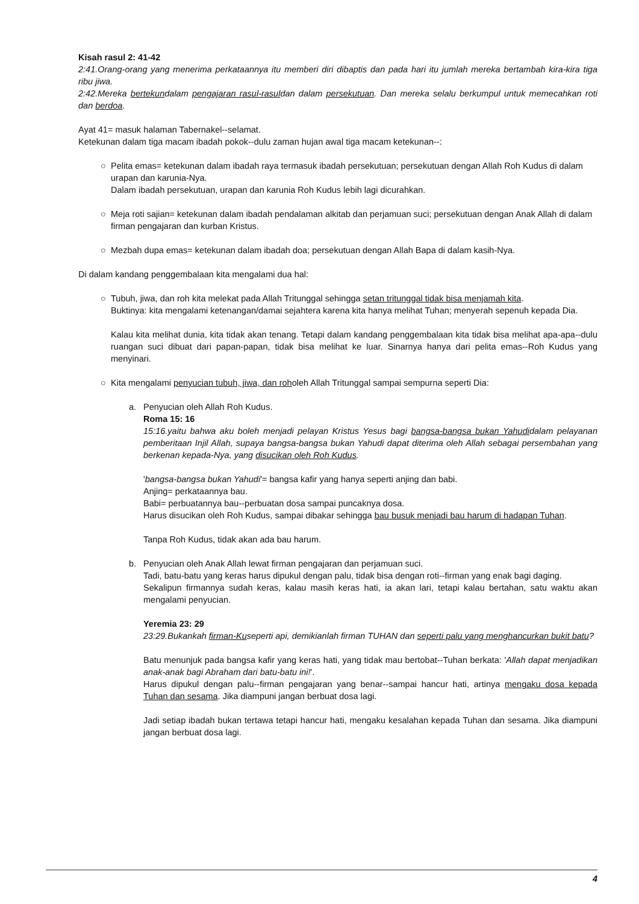Kisah rasul 2: 41-42
2:41.Orang-orang yang menerima perkataannya itu memberi diri dibaptis dan pada hari itu jumlah mereka bertambah kira-kira tiga ribu jiwa.
2:42.Mereka bertekundalam pengajaran rasul-rasuldan dalam persekutuan. Dan mereka selalu berkumpul untuk memecahkan roti dan berdoa.
Ayat 41= masuk halaman Tabernakel--selamat.
Ketekunan dalam tiga macam ibadah pokok--dulu zaman hujan awal tiga macam ketekunan--:
○ Pelita emas= ketekunan dalam ibadah raya termasuk ibadah persekutuan; persekutuan dengan Allah Roh Kudus di dalam urapan dan karunia-Nya.
Dalam ibadah persekutuan, urapan dan karunia Roh Kudus lebih lagi dicurahkan.
○ Meja roti sajian= ketekunan dalam ibadah pendalaman alkitab dan perjamuan suci; persekutuan dengan Anak Allah di dalam firman pengajaran dan kurban Kristus.
○ Mezbah dupa emas= ketekunan dalam ibadah doa; persekutuan dengan Allah Bapa di dalam kasih-Nya.
Di dalam kandang penggembalaan kita mengalami dua hal:
○
Tubuh, jiwa, dan roh kita melekat pada Allah Tritunggal sehingga setan tritunggal tidak bisa menjamah kita.
Buktinya: kita mengalami ketenangan/damai sejahtera karena kita hanya melihat Tuhan; menyerah sepenuh kepada Dia.
Kalau kita melihat dunia, kita tidak akan tenang. Tetapi dalam kandang penggembalaan kita tidak bisa melihat apa-apa--dulu ruangan suci dibuat dari papan-papan, tidak bisa melihat ke luar. Sinarnya hanya dari pelita emas--Roh Kudus yang menyinari.
○ Kita mengalami penyucian tubuh, jiwa, dan roholeh Allah Tritunggal sampai sempurna seperti Dia:
a.
Penyucian oleh Allah Roh Kudus.
Roma 15: 16
15:16.yaitu bahwa aku boleh menjadi pelayan Kristus Yesus bagi bangsa-bangsa bukan Yahudidalam pelayanan pemberitaan Injil Allah, supaya bangsa-bangsa bukan Yahudi dapat diterima oleh Allah sebagai persembahan yang berkenan kepada-Nya, yang disucikan oleh Roh Kudus.
'bangsa-bangsa bukan Yahudi'= bangsa kafir yang hanya seperti anjing dan babi.
Anjing= perkataannya bau.
Babi= perbuatannya bau--perbuatan dosa sampai puncaknya dosa.
Harus disucikan oleh Roh Kudus, sampai dibakar sehingga bau busuk menjadi bau harum di hadapan Tuhan.
Tanpa Roh Kudus, tidak akan ada bau harum.
b.
Penyucian oleh Anak Allah lewat firman pengajaran dan perjamuan suci.
Tadi, batu-batu yang keras harus dipukul dengan palu, tidak bisa dengan roti--firman yang enak bagi daging.
Sekalipun firmannya sudah keras, kalau masih keras hati, ia akan lari, tetapi kalau bertahan, satu waktu akan mengalami penyucian.
Yeremia 23: 29
23:29.Bukankah firman-Kuseperti api, demikianlah firman TUHAN dan seperti palu yang menghancurkan bukit batu?
Batu menunjuk pada bangsa kafir yang keras hati, yang tidak mau bertobat--Tuhan berkata: 'Allah dapat menjadikan anak-anak bagi Abraham dari batu-batu ini!'.
Harus dipukul dengan palu--firman pengajaran yang benar--sampai hancur hati, artinya mengaku dosa kepada Tuhan dan sesama. Jika diampuni jangan berbuat dosa lagi.
Jadi setiap ibadah bukan tertawa tetapi hancur hati, mengaku kesalahan kepada Tuhan dan sesama. Jika diampuni jangan berbuat dosa lagi.
4